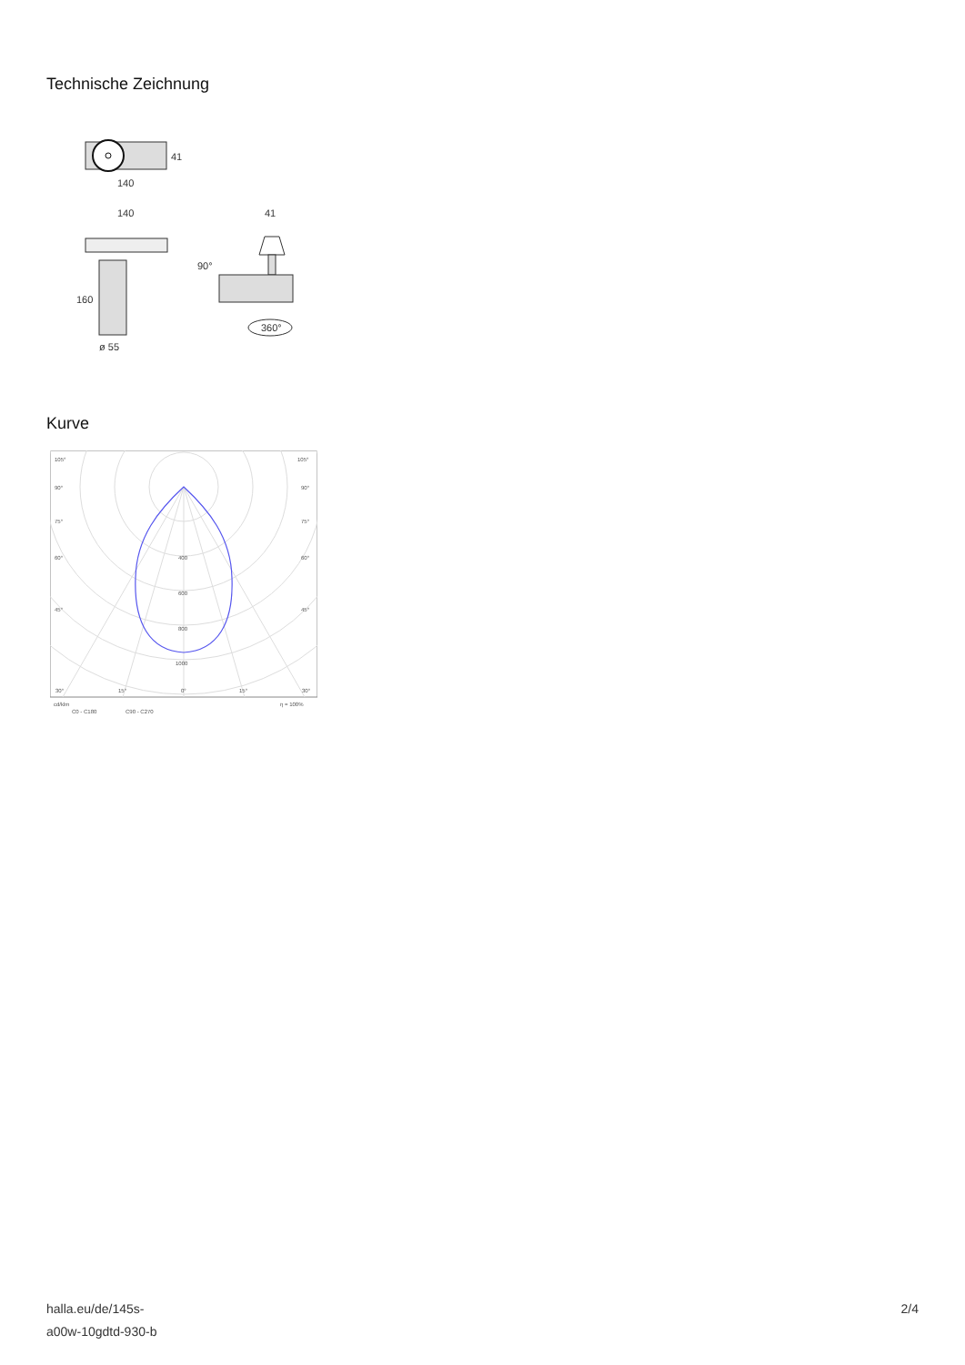Technische Zeichnung
41
140
140
41
160
ø 55
90°
360°
Kurve
105°
105°
90°
90°
75°
75°
60°
60°
45°
45°
400
600
800
1000
30°
15°
0°
15°
30°
cd/klm
η = 100%
C0 - C180
C90 - C270
halla.eu/de/145s-
a00w-10gdtd-930-b
2/4